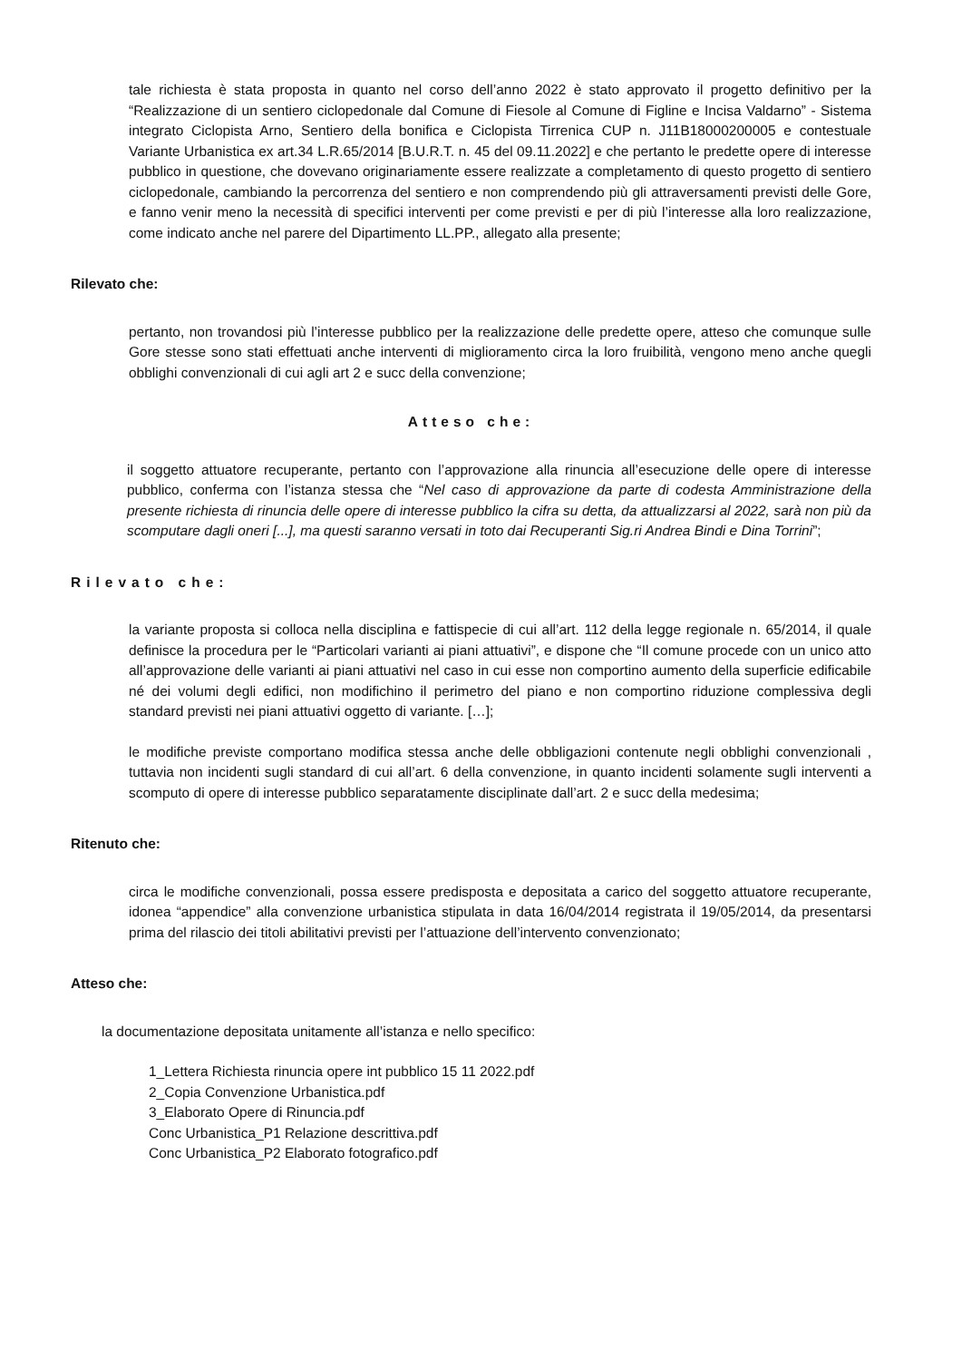tale richiesta è stata proposta in quanto nel corso dell’anno 2022 è stato approvato il progetto definitivo per la “Realizzazione di un sentiero ciclopedonale dal Comune di Fiesole al Comune di Figline e Incisa Valdarno” - Sistema integrato Ciclopista Arno, Sentiero della bonifica e Ciclopista Tirrenica CUP n. J11B18000200005 e contestuale Variante Urbanistica ex art.34 L.R.65/2014 [B.U.R.T. n. 45 del 09.11.2022] e che pertanto le predette opere di interesse pubblico in questione, che dovevano originariamente essere realizzate a completamento di questo progetto di sentiero ciclopedonale, cambiando la percorrenza del sentiero e non comprendendo più gli attraversamenti previsti delle Gore, e fanno venir meno la necessità di specifici interventi per come previsti e per di più l’interesse alla loro realizzazione, come indicato anche nel parere del Dipartimento LL.PP., allegato alla presente;
Rilevato che:
pertanto, non trovandosi più l’interesse pubblico per la realizzazione delle predette opere, atteso che comunque sulle Gore stesse sono stati effettuati anche interventi di miglioramento circa la loro fruibilità, vengono meno anche quegli obblighi convenzionali di cui agli art 2 e succ della convenzione;
Atteso che:
il soggetto attuatore recuperante, pertanto con l’approvazione alla rinuncia all’esecuzione delle opere di interesse pubblico, conferma con l’istanza stessa che “Nel caso di approvazione da parte di codesta Amministrazione della presente richiesta di rinuncia delle opere di interesse pubblico la cifra su detta, da attualizzarsi al 2022, sarà non più da scomputare dagli oneri [...], ma questi saranno versati in toto dai Recuperanti Sig.ri Andrea Bindi e Dina Torrini”;
Rilevato che:
la variante proposta si colloca nella disciplina e fattispecie di cui all’art. 112 della legge regionale n. 65/2014, il quale definisce la procedura per le “Particolari varianti ai piani attuativi”, e dispone che “Il comune procede con un unico atto all’approvazione delle varianti ai piani attuativi nel caso in cui esse non comportino aumento della superficie edificabile né dei volumi degli edifici, non modifichino il perimetro del piano e non comportino riduzione complessiva degli standard previsti nei piani attuativi oggetto di variante. […];
le modifiche previste comportano modifica stessa anche delle obbligazioni contenute negli obblighi convenzionali , tuttavia non incidenti sugli standard di cui all’art. 6 della convenzione, in quanto incidenti solamente sugli interventi a scomputo di opere di interesse pubblico separatamente disciplinate dall’art. 2 e succ della medesima;
Ritenuto che:
circa le modifiche convenzionali, possa essere predisposta e depositata a carico del soggetto attuatore recuperante, idonea “appendice” alla convenzione urbanistica stipulata in data 16/04/2014 registrata il 19/05/2014, da presentarsi prima del rilascio dei titoli abilitativi previsti per l’attuazione dell’intervento convenzionato;
Atteso che:
la documentazione depositata unitamente all’istanza e nello specifico:
1_Lettera Richiesta rinuncia opere int pubblico 15 11 2022.pdf
2_Copia Convenzione Urbanistica.pdf
3_Elaborato Opere di Rinuncia.pdf
Conc Urbanistica_P1 Relazione descrittiva.pdf
Conc Urbanistica_P2 Elaborato fotografico.pdf